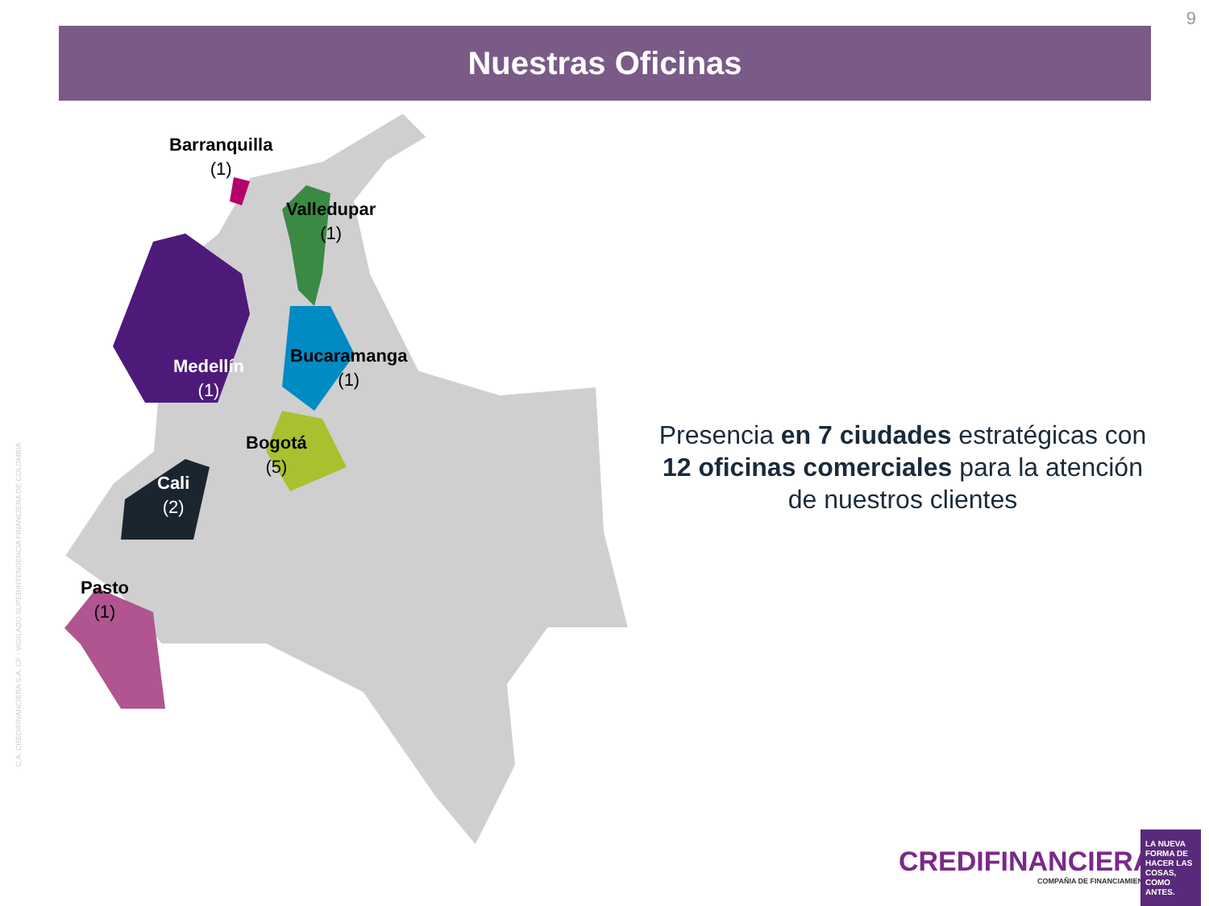9
Nuestras Oficinas
Barranquilla
(1)
Valledupar
(1)
Bucaramanga
(1)
Medellín
(1)
Bogotá
(5)
Cali
(2)
Pasto
(1)
Presencia en 7 ciudades estratégicas con 12 oficinas comerciales para la atención de nuestros clientes
C.A. CREDIFINANCIERA S.A. CF · VIGILADO SUPERINTENDENCIA FINANCIERA DE COLOMBIA
CREDIFINANCIERA
COMPAÑIA DE FINANCIAMIENTO
LA NUEVA FORMA DE HACER LAS COSAS, COMO ANTES.